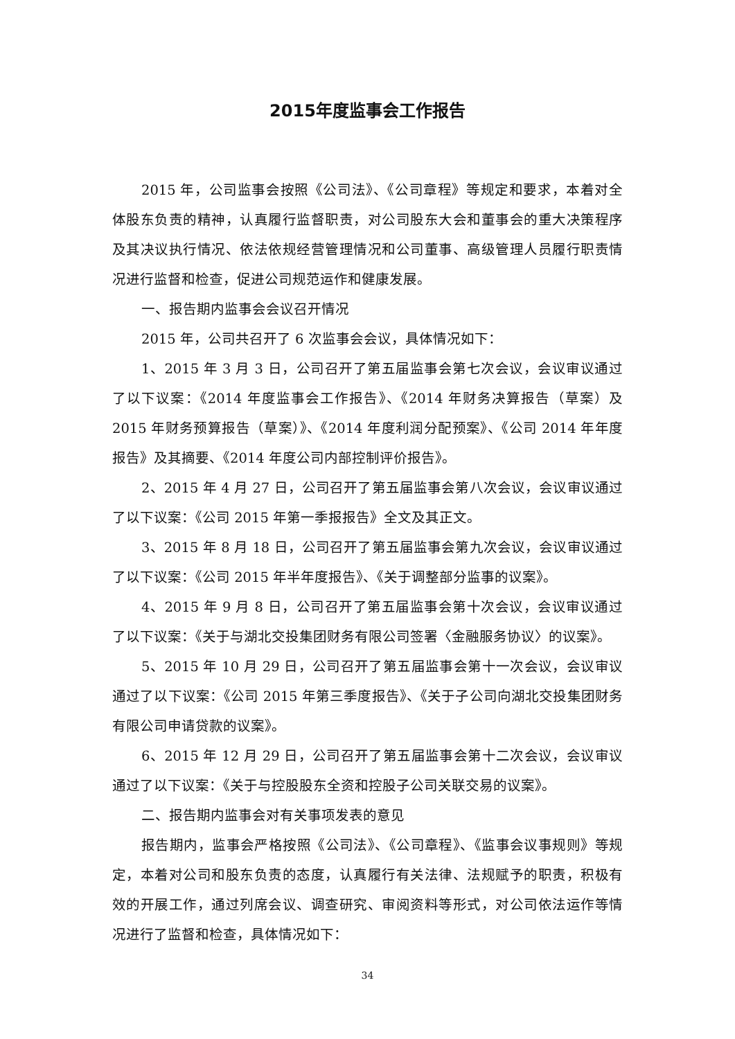2015年度监事会工作报告
2015 年，公司监事会按照《公司法》、《公司章程》等规定和要求，本着对全体股东负责的精神，认真履行监督职责，对公司股东大会和董事会的重大决策程序及其决议执行情况、依法依规经营管理情况和公司董事、高级管理人员履行职责情况进行监督和检查，促进公司规范运作和健康发展。
一、报告期内监事会会议召开情况
2015 年，公司共召开了 6 次监事会会议，具体情况如下：
1、2015 年 3 月 3 日，公司召开了第五届监事会第七次会议，会议审议通过了以下议案：《2014 年度监事会工作报告》、《2014 年财务决算报告（草案）及 2015 年财务预算报告（草案）》、《2014 年度利润分配预案》、《公司 2014 年年度报告》及其摘要、《2014 年度公司内部控制评价报告》。
2、2015 年 4 月 27 日，公司召开了第五届监事会第八次会议，会议审议通过了以下议案：《公司 2015 年第一季报报告》全文及其正文。
3、2015 年 8 月 18 日，公司召开了第五届监事会第九次会议，会议审议通过了以下议案：《公司 2015 年半年度报告》、《关于调整部分监事的议案》。
4、2015 年 9 月 8 日，公司召开了第五届监事会第十次会议，会议审议通过了以下议案：《关于与湖北交投集团财务有限公司签署〈金融服务协议〉的议案》。
5、2015 年 10 月 29 日，公司召开了第五届监事会第十一次会议，会议审议通过了以下议案：《公司 2015 年第三季度报告》、《关于子公司向湖北交投集团财务有限公司申请贷款的议案》。
6、2015 年 12 月 29 日，公司召开了第五届监事会第十二次会议，会议审议通过了以下议案：《关于与控股股东全资和控股子公司关联交易的议案》。
二、报告期内监事会对有关事项发表的意见
报告期内，监事会严格按照《公司法》、《公司章程》、《监事会议事规则》等规定，本着对公司和股东负责的态度，认真履行有关法律、法规赋予的职责，积极有效的开展工作，通过列席会议、调查研究、审阅资料等形式，对公司依法运作等情况进行了监督和检查，具体情况如下：
34